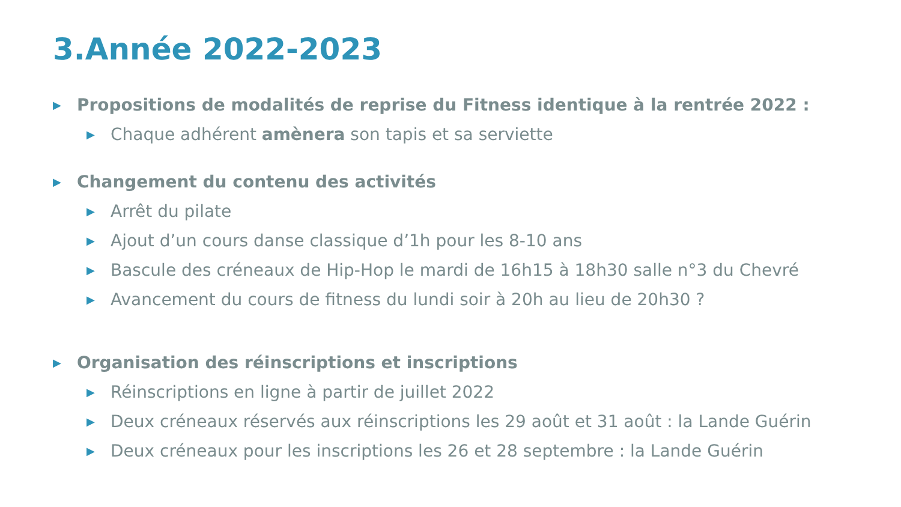3.Année 2022-2023
▶ Propositions de modalités de reprise du Fitness identique à la rentrée 2022 :
▶ Chaque adhérent amènera son tapis et sa serviette
▶ Changement du contenu des activités
▶ Arrêt du pilate
▶ Ajout d’un cours danse classique d’1h pour les 8-10 ans
▶ Bascule des créneaux de Hip-Hop le mardi de 16h15 à 18h30 salle n°3 du Chevré
▶ Avancement du cours de fitness du lundi soir à 20h au lieu de 20h30 ?
▶ Organisation des réinscriptions et inscriptions
▶ Réinscriptions en ligne à partir de juillet 2022
▶ Deux créneaux réservés aux réinscriptions les 29 août et 31 août : la Lande Guérin
▶ Deux créneaux pour les inscriptions les 26 et 28 septembre : la Lande Guérin